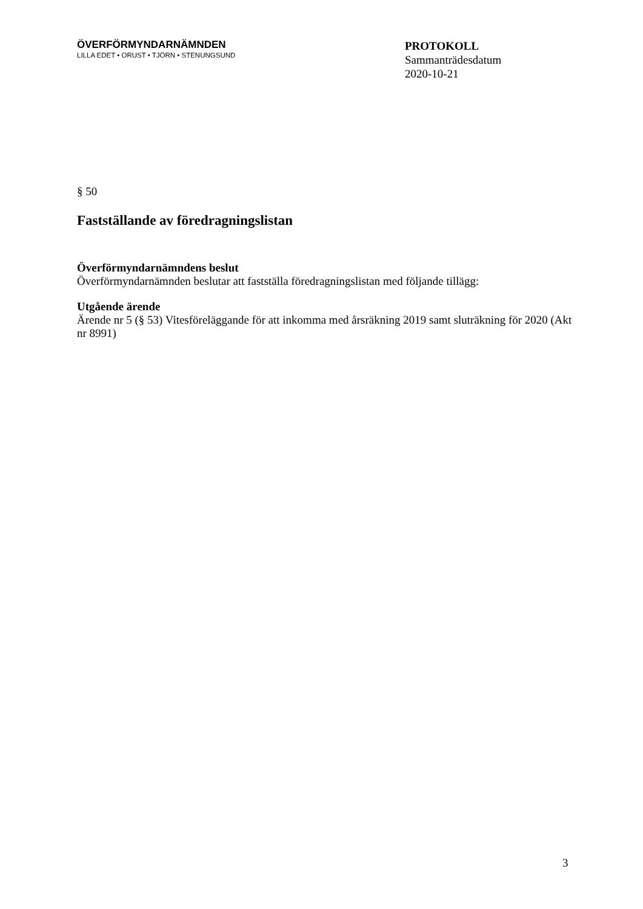ÖVERFÖRMYNDARNÄMNDEN
LILLA EDET • ORUST • TJÖRN • STENUNGSUND
PROTOKOLL
Sammanträdesdatum
2020-10-21
§ 50
Fastställande av föredragningslistan
Överförmyndarnämndens beslut
Överförmyndarnämnden beslutar att fastställa föredragningslistan med följande tillägg:
Utgående ärende
Ärende nr 5 (§ 53) Vitesföreläggande för att inkomma med årsräkning 2019 samt sluträkning för 2020 (Akt nr 8991)
3